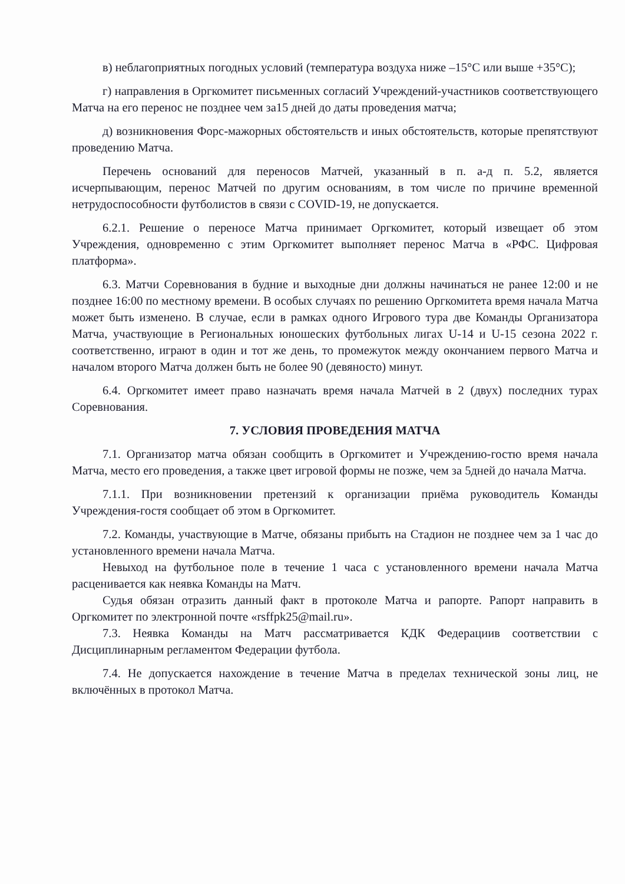в) неблагоприятных погодных условий (температура воздуха ниже –15°С или выше +35°С);
г) направления в Оргкомитет письменных согласий Учреждений-участников соответствующего Матча на его перенос не позднее чем за15 дней до даты проведения матча;
д) возникновения Форс-мажорных обстоятельств и иных обстоятельств, которые препятствуют проведению Матча.
Перечень оснований для переносов Матчей, указанный в п. а-д п. 5.2, является исчерпывающим, перенос Матчей по другим основаниям, в том числе по причине временной нетрудоспособности футболистов в связи с COVID-19, не допускается.
6.2.1. Решение о переносе Матча принимает Оргкомитет, который извещает об этом Учреждения, одновременно с этим Оргкомитет выполняет перенос Матча в «РФС. Цифровая платформа».
6.3. Матчи Соревнования в будние и выходные дни должны начинаться не ранее 12:00 и не позднее 16:00 по местному времени. В особых случаях по решению Оргкомитета время начала Матча может быть изменено. В случае, если в рамках одного Игрового тура две Команды Организатора Матча, участвующие в Региональных юношеских футбольных лигах U-14 и U-15 сезона 2022 г. соответственно, играют в один и тот же день, то промежуток между окончанием первого Матча и началом второго Матча должен быть не более 90 (девяносто) минут.
6.4. Оргкомитет имеет право назначать время начала Матчей в 2 (двух) последних турах Соревнования.
7. УСЛОВИЯ ПРОВЕДЕНИЯ МАТЧА
7.1. Организатор матча обязан сообщить в Оргкомитет и Учреждению-гостю время начала Матча, место его проведения, а также цвет игровой формы не позже, чем за 5дней до начала Матча.
7.1.1. При возникновении претензий к организации приёма руководитель Команды Учреждения-гостя сообщает об этом в Оргкомитет.
7.2. Команды, участвующие в Матче, обязаны прибыть на Стадион не позднее чем за 1 час до установленного времени начала Матча.
Невыход на футбольное поле в течение 1 часа с установленного времени начала Матча расценивается как неявка Команды на Матч.
Судья обязан отразить данный факт в протоколе Матча и рапорте. Рапорт направить в Оргкомитет по электронной почте «rsffpk25@mail.ru».
7.3. Неявка Команды на Матч рассматривается КДК Федерациив соответствии с Дисциплинарным регламентом Федерации футбола.
7.4. Не допускается нахождение в течение Матча в пределах технической зоны лиц, не включённых в протокол Матча.